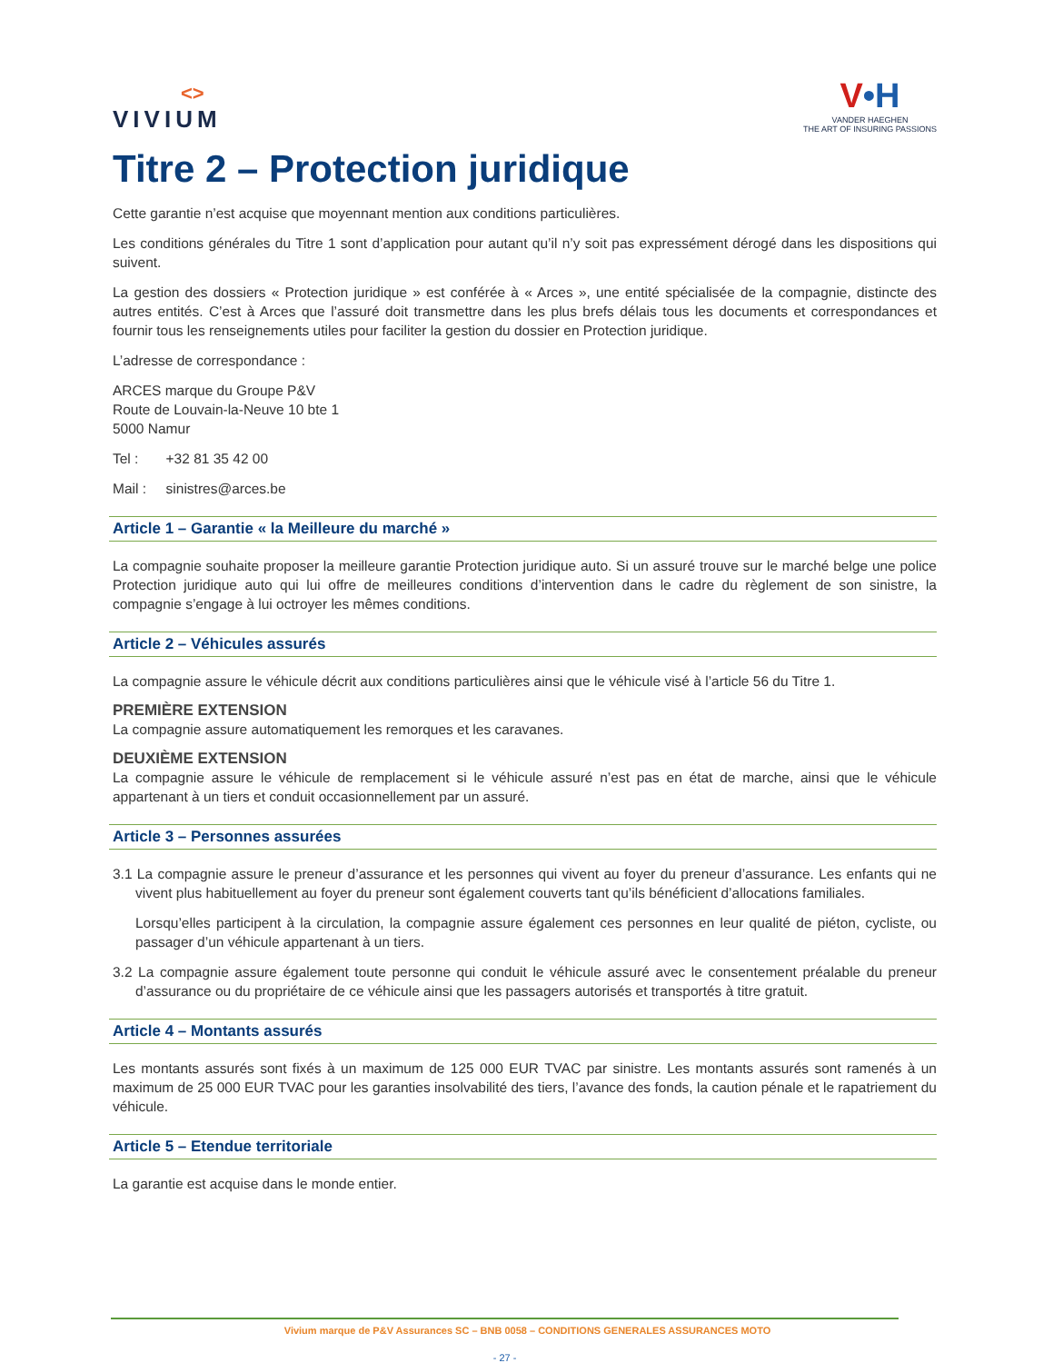<>
VIVIUM
V•H
VANDER HAEGHEN
THE ART OF INSURING PASSIONS
Titre 2 – Protection juridique
Cette garantie n’est acquise que moyennant mention aux conditions particulières.
Les conditions générales du Titre 1 sont d’application pour autant qu’il n’y soit pas expressément dérogé dans les dispositions qui suivent.
La gestion des dossiers « Protection juridique » est conférée à « Arces », une entité spécialisée de la compagnie, distincte des autres entités. C’est à Arces que l’assuré doit transmettre dans les plus brefs délais tous les documents et correspondances et fournir tous les renseignements utiles pour faciliter la gestion du dossier en Protection juridique.
L’adresse de correspondance :
ARCES marque du Groupe P&V
Route de Louvain-la-Neuve 10 bte 1
5000 Namur
Tel : +32 81 35 42 00
Mail : sinistres@arces.be
Article 1 – Garantie « la Meilleure du marché »
La compagnie souhaite proposer la meilleure garantie Protection juridique auto. Si un assuré trouve sur le marché belge une police Protection juridique auto qui lui offre de meilleures conditions d’intervention dans le cadre du règlement de son sinistre, la compagnie s’engage à lui octroyer les mêmes conditions.
Article 2 – Véhicules assurés
La compagnie assure le véhicule décrit aux conditions particulières ainsi que le véhicule visé à l’article 56 du Titre 1.
PREMIÈRE EXTENSION
La compagnie assure automatiquement les remorques et les caravanes.
DEUXIÈME EXTENSION
La compagnie assure le véhicule de remplacement si le véhicule assuré n’est pas en état de marche, ainsi que le véhicule appartenant à un tiers et conduit occasionnellement par un assuré.
Article 3 – Personnes assurées
3.1 La compagnie assure le preneur d’assurance et les personnes qui vivent au foyer du preneur d’assurance. Les enfants qui ne vivent plus habituellement au foyer du preneur sont également couverts tant qu’ils bénéficient d’allocations familiales.
Lorsqu’elles participent à la circulation, la compagnie assure également ces personnes en leur qualité de piéton, cycliste, ou passager d’un véhicule appartenant à un tiers.
3.2 La compagnie assure également toute personne qui conduit le véhicule assuré avec le consentement préalable du preneur d’assurance ou du propriétaire de ce véhicule ainsi que les passagers autorisés et transportés à titre gratuit.
Article 4 – Montants assurés
Les montants assurés sont fixés à un maximum de 125 000 EUR TVAC par sinistre. Les montants assurés sont ramenés à un maximum de 25 000 EUR TVAC pour les garanties insolvabilité des tiers, l’avance des fonds, la caution pénale et le rapatriement du véhicule.
Article 5 – Etendue territoriale
La garantie est acquise dans le monde entier.
Vivium marque de P&V Assurances SC – BNB 0058 – CONDITIONS GENERALES ASSURANCES MOTO
- 27 -